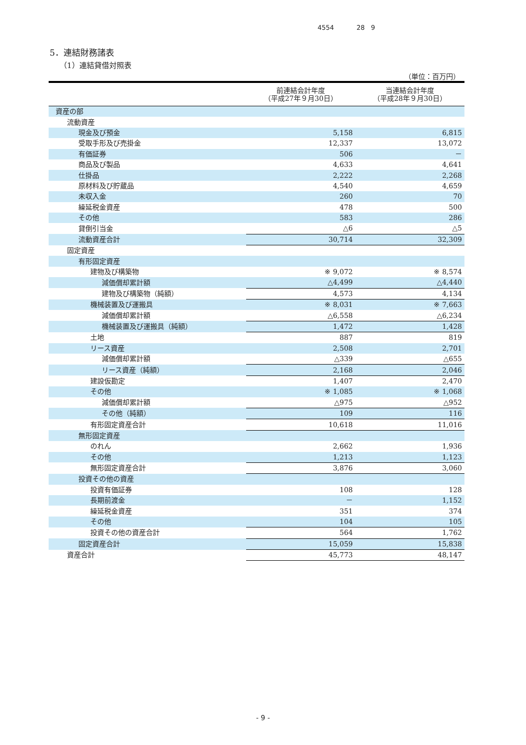4554 28 9
5．連結財務諸表
（1）連結貸借対照表
（単位：百万円）
| | 前連結会計年度 （平成27年９月30日） | 当連結会計年度 （平成28年９月30日） |
| --- | --- | --- |
| 資産の部 | | |
| 流動資産 | | |
| 現金及び預金 | 5,158 | 6,815 |
| 受取手形及び売掛金 | 12,337 | 13,072 |
| 有価証券 | 506 | － |
| 商品及び製品 | 4,633 | 4,641 |
| 仕掛品 | 2,222 | 2,268 |
| 原材料及び貯蔵品 | 4,540 | 4,659 |
| 未収入金 | 260 | 70 |
| 繰延税金資産 | 478 | 500 |
| その他 | 583 | 286 |
| 貸倒引当金 | △6 | △5 |
| 流動資産合計 | 30,714 | 32,309 |
| 固定資産 | | |
| 有形固定資産 | | |
| 建物及び構築物 | ※ 9,072 | ※ 8,574 |
| 減価償却累計額 | △4,499 | △4,440 |
| 建物及び構築物（純額） | 4,573 | 4,134 |
| 機械装置及び運搬具 | ※ 8,031 | ※ 7,663 |
| 減価償却累計額 | △6,558 | △6,234 |
| 機械装置及び運搬具（純額） | 1,472 | 1,428 |
| 土地 | 887 | 819 |
| リース資産 | 2,508 | 2,701 |
| 減価償却累計額 | △339 | △655 |
| リース資産（純額） | 2,168 | 2,046 |
| 建設仮勘定 | 1,407 | 2,470 |
| その他 | ※ 1,085 | ※ 1,068 |
| 減価償却累計額 | △975 | △952 |
| その他（純額） | 109 | 116 |
| 有形固定資産合計 | 10,618 | 11,016 |
| 無形固定資産 | | |
| のれん | 2,662 | 1,936 |
| その他 | 1,213 | 1,123 |
| 無形固定資産合計 | 3,876 | 3,060 |
| 投資その他の資産 | | |
| 投資有価証券 | 108 | 128 |
| 長期前渡金 | － | 1,152 |
| 繰延税金資産 | 351 | 374 |
| その他 | 104 | 105 |
| 投資その他の資産合計 | 564 | 1,762 |
| 固定資産合計 | 15,059 | 15,838 |
| 資産合計 | 45,773 | 48,147 |
- 9 -